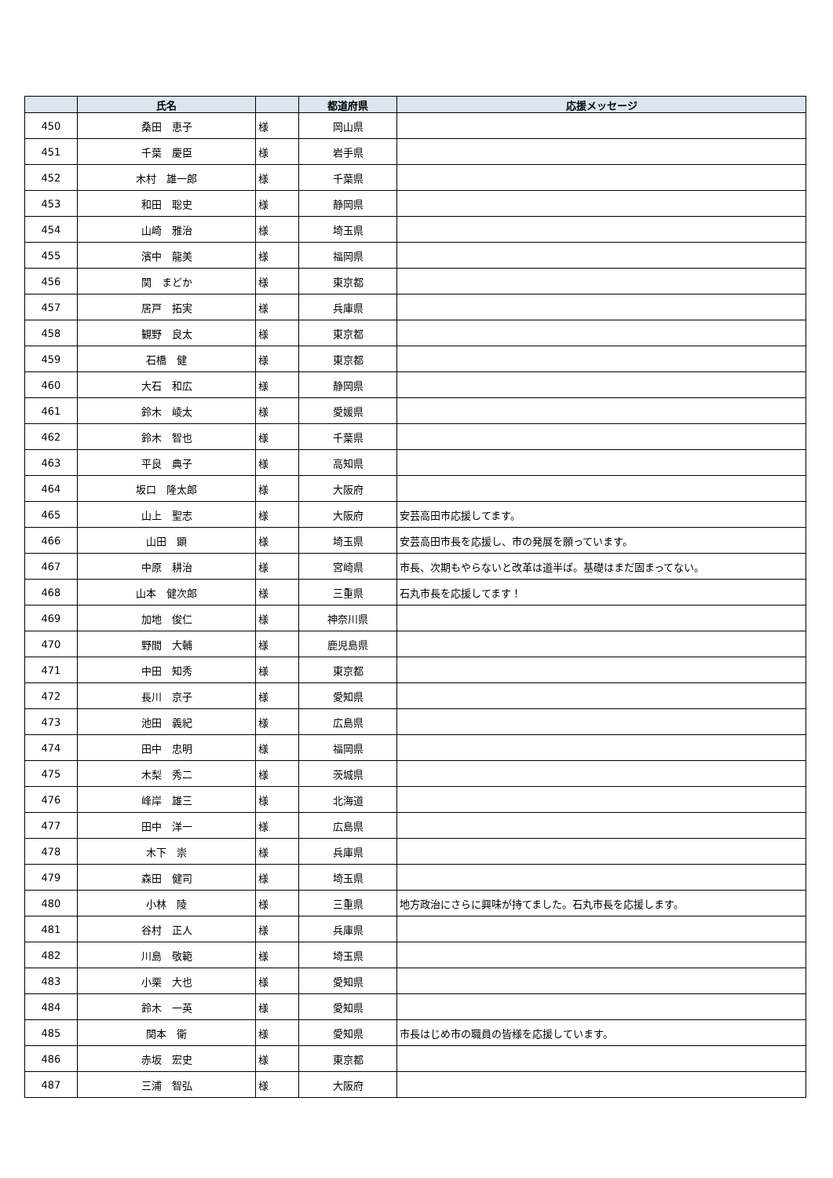| | 氏名 | | 都道府県 | 応援メッセージ |
| --- | --- | --- | --- | --- |
| 450 | 桑田 恵子 | 様 | 岡山県 | |
| 451 | 千葉 慶臣 | 様 | 岩手県 | |
| 452 | 木村 雄一郎 | 様 | 千葉県 | |
| 453 | 和田 聡史 | 様 | 静岡県 | |
| 454 | 山崎 雅治 | 様 | 埼玉県 | |
| 455 | 濱中 龍美 | 様 | 福岡県 | |
| 456 | 関 まどか | 様 | 東京都 | |
| 457 | 居戸 拓実 | 様 | 兵庫県 | |
| 458 | 観野 良太 | 様 | 東京都 | |
| 459 | 石橋 健 | 様 | 東京都 | |
| 460 | 大石 和広 | 様 | 静岡県 | |
| 461 | 鈴木 崚太 | 様 | 愛媛県 | |
| 462 | 鈴木 智也 | 様 | 千葉県 | |
| 463 | 平良 典子 | 様 | 高知県 | |
| 464 | 坂口 隆太郎 | 様 | 大阪府 | |
| 465 | 山上 聖志 | 様 | 大阪府 | 安芸高田市応援してます。 |
| 466 | 山田 顕 | 様 | 埼玉県 | 安芸高田市長を応援し、市の発展を願っています。 |
| 467 | 中原 耕治 | 様 | 宮崎県 | 市長、次期もやらないと改革は道半ば。基礎はまだ固まってない。 |
| 468 | 山本 健次郎 | 様 | 三重県 | 石丸市長を応援してます！ |
| 469 | 加地 俊仁 | 様 | 神奈川県 | |
| 470 | 野間 大輔 | 様 | 鹿児島県 | |
| 471 | 中田 知秀 | 様 | 東京都 | |
| 472 | 長川 京子 | 様 | 愛知県 | |
| 473 | 池田 義紀 | 様 | 広島県 | |
| 474 | 田中 忠明 | 様 | 福岡県 | |
| 475 | 木梨 秀二 | 様 | 茨城県 | |
| 476 | 峰岸 雄三 | 様 | 北海道 | |
| 477 | 田中 洋一 | 様 | 広島県 | |
| 478 | 木下 崇 | 様 | 兵庫県 | |
| 479 | 森田 健司 | 様 | 埼玉県 | |
| 480 | 小林 陵 | 様 | 三重県 | 地方政治にさらに興味が持てました。石丸市長を応援します。 |
| 481 | 谷村 正人 | 様 | 兵庫県 | |
| 482 | 川島 敬範 | 様 | 埼玉県 | |
| 483 | 小栗 大也 | 様 | 愛知県 | |
| 484 | 鈴木 一英 | 様 | 愛知県 | |
| 485 | 関本 衛 | 様 | 愛知県 | 市長はじめ市の職員の皆様を応援しています。 |
| 486 | 赤坂 宏史 | 様 | 東京都 | |
| 487 | 三浦 智弘 | 様 | 大阪府 | |